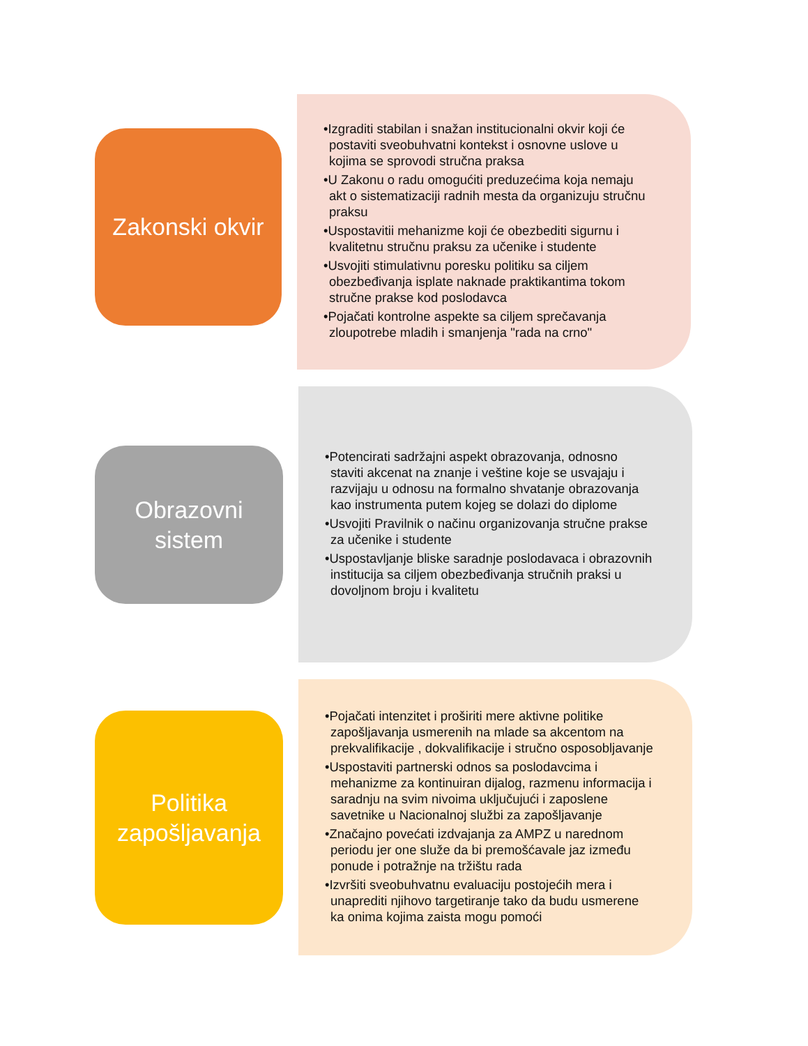Zakonski okvir
•Izgraditi stabilan i snažan institucionalni okvir koji će postaviti sveobuhvatni kontekst i osnovne uslove u kojima se sprovodi stručna praksa
•U Zakonu o radu omogućiti preduzećima koja nemaju akt o sistematizaciji radnih mesta da organizuju stručnu praksu
•Uspostavitii mehanizme koji će obezbediti sigurnu i kvalitetnu stručnu praksu za učenike i studente
•Usvojiti stimulativnu poresku politiku sa ciljem obezbeđivanja isplate naknade praktikantima tokom stručne prakse kod poslodavca
•Pojačati kontrolne aspekte sa ciljem sprečavanja zloupotrebe mladih i smanjenja "rada na crno"
Obrazovni
sistem
•Potencirati sadržajni aspekt obrazovanja, odnosno staviti akcenat na znanje i veštine koje se usvajaju i razvijaju u odnosu na formalno shvatanje obrazovanja kao instrumenta putem kojeg se dolazi do diplome
•Usvojiti Pravilnik o načinu organizovanja stručne prakse za učenike i studente
•Uspostavljanje bliske saradnje poslodavaca i obrazovnih institucija sa ciljem obezbeđivanja stručnih praksi u dovoljnom broju i kvalitetu
Politika
zapošljavanja
•Pojačati intenzitet i proširiti mere aktivne politike zapošljavanja usmerenih na mlade sa akcentom na prekvalifikacije , dokvalifikacije i stručno osposobljavanje
•Uspostaviti partnerski odnos sa poslodavcima i mehanizme za kontinuiran dijalog, razmenu informacija i saradnju na svim nivoima uključujući i zaposlene savetnike u Nacionalnoj službi za zapošljavanje
•Značajno povećati izdvajanja za AMPZ u narednom periodu jer one služe da bi premošćavale jaz između ponude i potražnje na tržištu rada
•Izvršiti sveobuhvatnu evaluaciju postojećih mera i unaprediti njihovo targetiranje tako da budu usmerene ka onima kojima zaista mogu pomoći